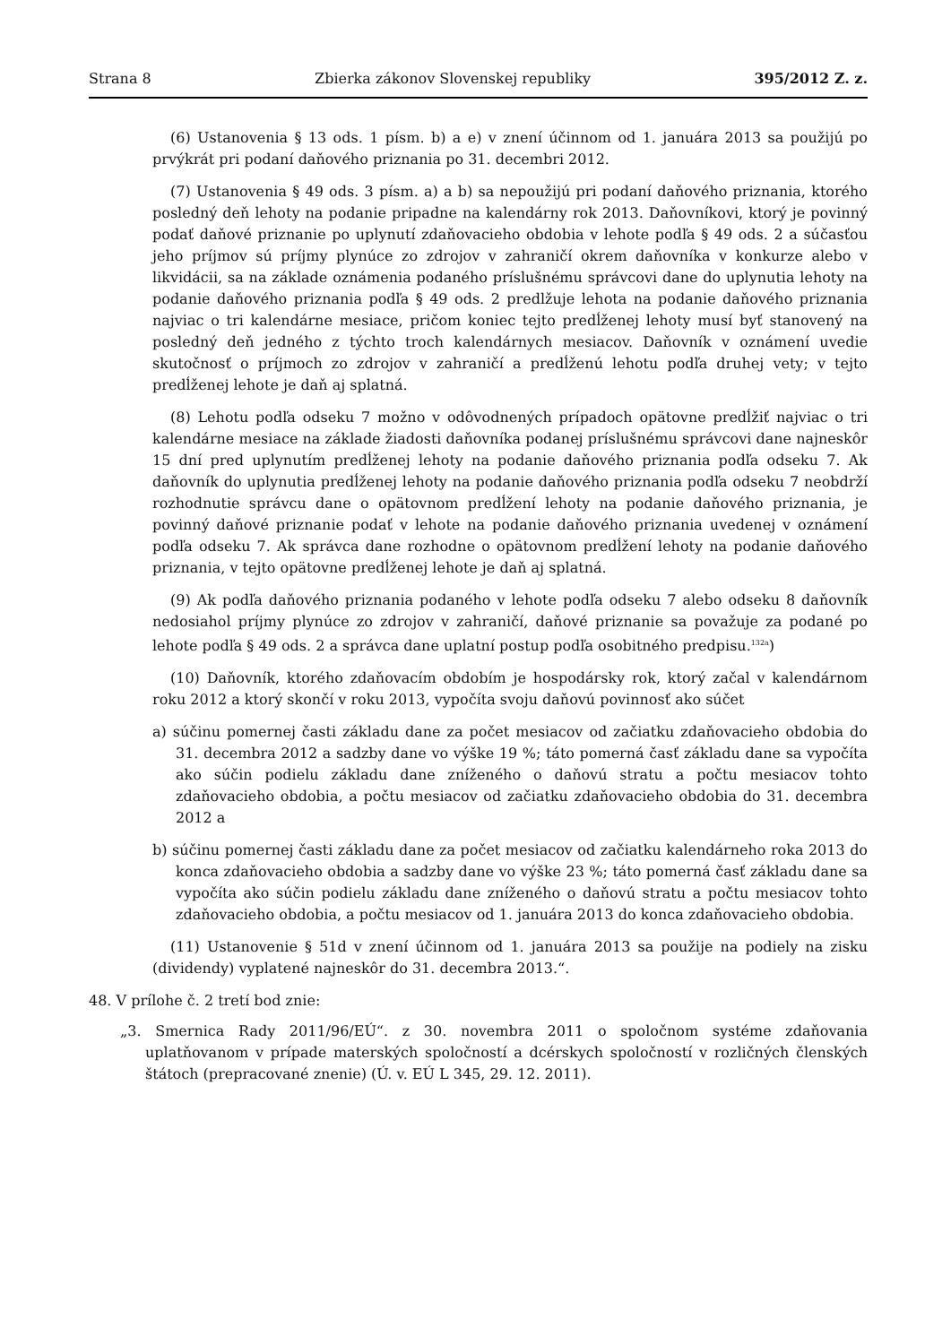Strana 8 Zbierka zákonov Slovenskej republiky 395/2012 Z. z.
(6) Ustanovenia § 13 ods. 1 písm. b) a e) v znení účinnom od 1. januára 2013 sa použijú po prvýkrát pri podaní daňového priznania po 31. decembri 2012.
(7) Ustanovenia § 49 ods. 3 písm. a) a b) sa nepoužijú pri podaní daňového priznania, ktorého posledný deň lehoty na podanie pripadne na kalendárny rok 2013. Daňovníkovi, ktorý je povinný podať daňové priznanie po uplynutí zdaňovacieho obdobia v lehote podľa § 49 ods. 2 a súčasťou jeho príjmov sú príjmy plynúce zo zdrojov v zahraničí okrem daňovníka v konkurze alebo v likvidácii, sa na základe oznámenia podaného príslušnému správcovi dane do uplynutia lehoty na podanie daňového priznania podľa § 49 ods. 2 predlžuje lehota na podanie daňového priznania najviac o tri kalendárne mesiace, pričom koniec tejto predĺženej lehoty musí byť stanovený na posledný deň jedného z týchto troch kalendárnych mesiacov. Daňovník v oznámení uvedie skutočnosť o príjmoch zo zdrojov v zahraničí a predĺženú lehotu podľa druhej vety; v tejto predĺženej lehote je daň aj splatná.
(8) Lehotu podľa odseku 7 možno v odôvodnených prípadoch opätovne predĺžiť najviac o tri kalendárne mesiace na základe žiadosti daňovníka podanej príslušnému správcovi dane najneskôr 15 dní pred uplynutím predĺženej lehoty na podanie daňového priznania podľa odseku 7. Ak daňovník do uplynutia predĺženej lehoty na podanie daňového priznania podľa odseku 7 neobdrží rozhodnutie správcu dane o opätovnom predĺžení lehoty na podanie daňového priznania, je povinný daňové priznanie podať v lehote na podanie daňového priznania uvedenej v oznámení podľa odseku 7. Ak správca dane rozhodne o opätovnom predĺžení lehoty na podanie daňového priznania, v tejto opätovne predĺženej lehote je daň aj splatná.
(9) Ak podľa daňového priznania podaného v lehote podľa odseku 7 alebo odseku 8 daňovník nedosiahol príjmy plynúce zo zdrojov v zahraničí, daňové priznanie sa považuje za podané po lehote podľa § 49 ods. 2 a správca dane uplatní postup podľa osobitného predpisu.<sup>132a</sup>)
(10) Daňovník, ktorého zdaňovacím obdobím je hospodársky rok, ktorý začal v kalendárnom roku 2012 a ktorý skončí v roku 2013, vypočíta svoju daňovú povinnosť ako súčet
a) súčinu pomernej časti základu dane za počet mesiacov od začiatku zdaňovacieho obdobia do 31. decembra 2012 a sadzby dane vo výške 19 %; táto pomerná časť základu dane sa vypočíta ako súčin podielu základu dane zníženého o daňovú stratu a počtu mesiacov tohto zdaňovacieho obdobia, a počtu mesiacov od začiatku zdaňovacieho obdobia do 31. decembra 2012 a
b) súčinu pomernej časti základu dane za počet mesiacov od začiatku kalendárneho roka 2013 do konca zdaňovacieho obdobia a sadzby dane vo výške 23 %; táto pomerná časť základu dane sa vypočíta ako súčin podielu základu dane zníženého o daňovú stratu a počtu mesiacov tohto zdaňovacieho obdobia, a počtu mesiacov od 1. januára 2013 do konca zdaňovacieho obdobia.
(11) Ustanovenie § 51d v znení účinnom od 1. januára 2013 sa použije na podiely na zisku (dividendy) vyplatené najneskôr do 31. decembra 2013.“.
48. V prílohe č. 2 tretí bod znie:
„3. Smernica Rady 2011/96/EÚ“. z 30. novembra 2011 o spoločnom systéme zdaňovania uplatňovanom v prípade materských spoločností a dcérskych spoločností v rozličných členských štátoch (prepracované znenie) (Ú. v. EÚ L 345, 29. 12. 2011).